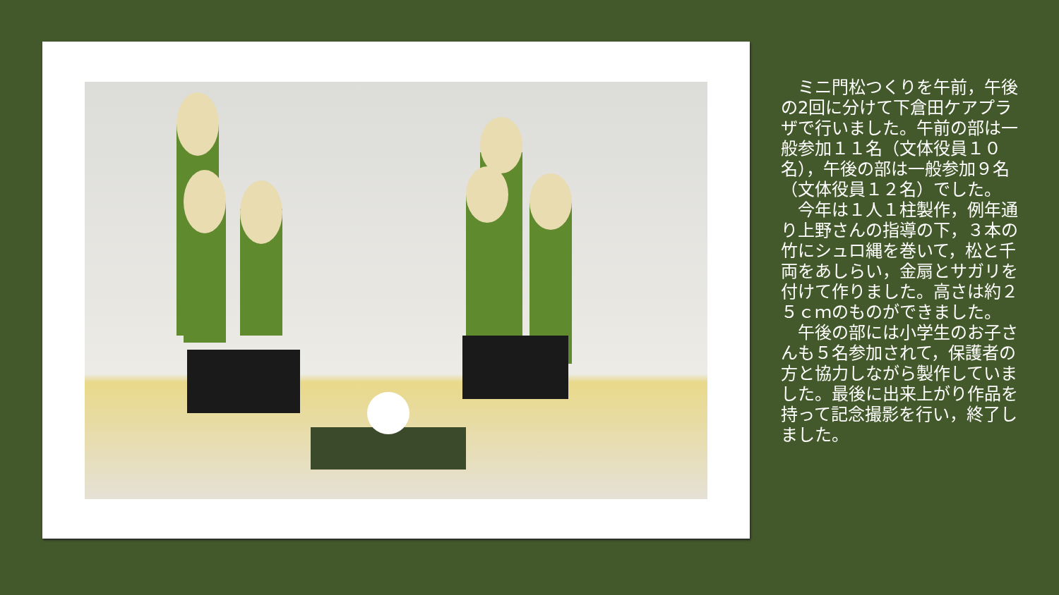ミニ門松つくりを午前，午後の2回に分けて下倉田ケアプラザで行いました。午前の部は一般参加１１名（文体役員１０名），午後の部は一般参加９名（文体役員１２名）でした。
　今年は１人１柱製作，例年通り上野さんの指導の下，３本の竹にシュロ縄を巻いて，松と千両をあしらい，金扇とサガリを付けて作りました。高さは約２５ｃｍのものができました。
　午後の部には小学生のお子さんも５名参加されて，保護者の方と協力しながら製作していました。最後に出来上がり作品を持って記念撮影を行い，終了しました。